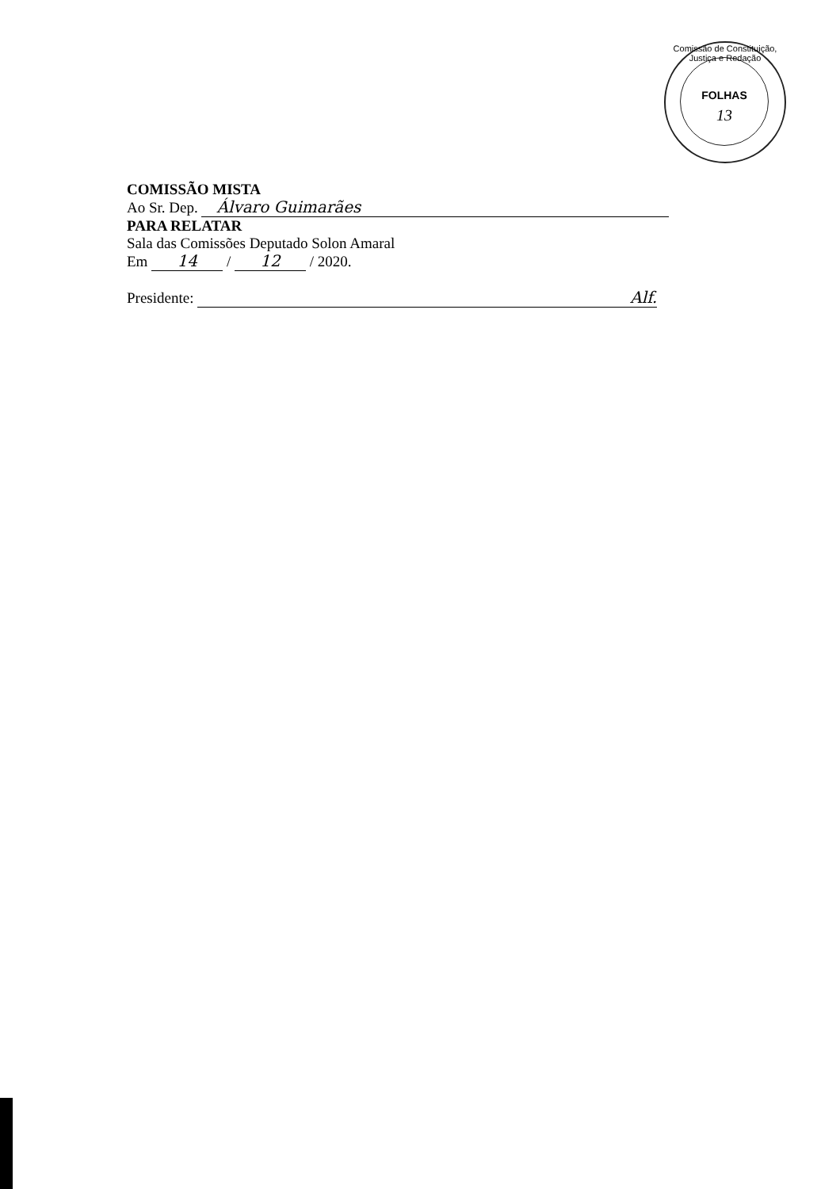Comissão de Constituição, Justiça e Redação
FOLHAS
13
COMISSÃO MISTA
Ao Sr. Dep. Álvaro Guimarães
PARA RELATAR
Sala das Comissões Deputado Solon Amaral
Em 14 / 12 / 2020.
Presidente: Alf.